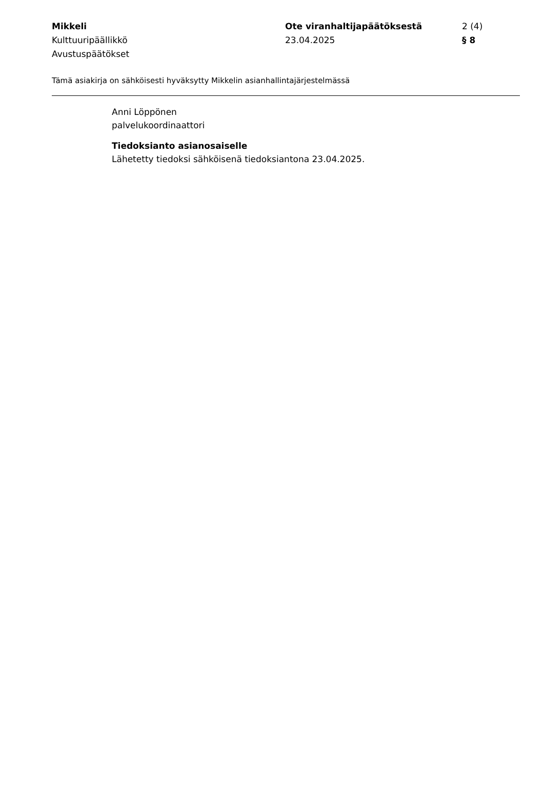Mikkeli
Kulttuuripäällikkö
Avustuspäätökset
Ote viranhaltijapäätöksestä
23.04.2025
2 (4)
§ 8
Tämä asiakirja on sähköisesti hyväksytty Mikkelin asianhallintajärjestelmässä
Anni Löppönen
palvelukoordinaattori
Tiedoksianto asianosaiselle
Lähetetty tiedoksi sähköisenä tiedoksiantona 23.04.2025.